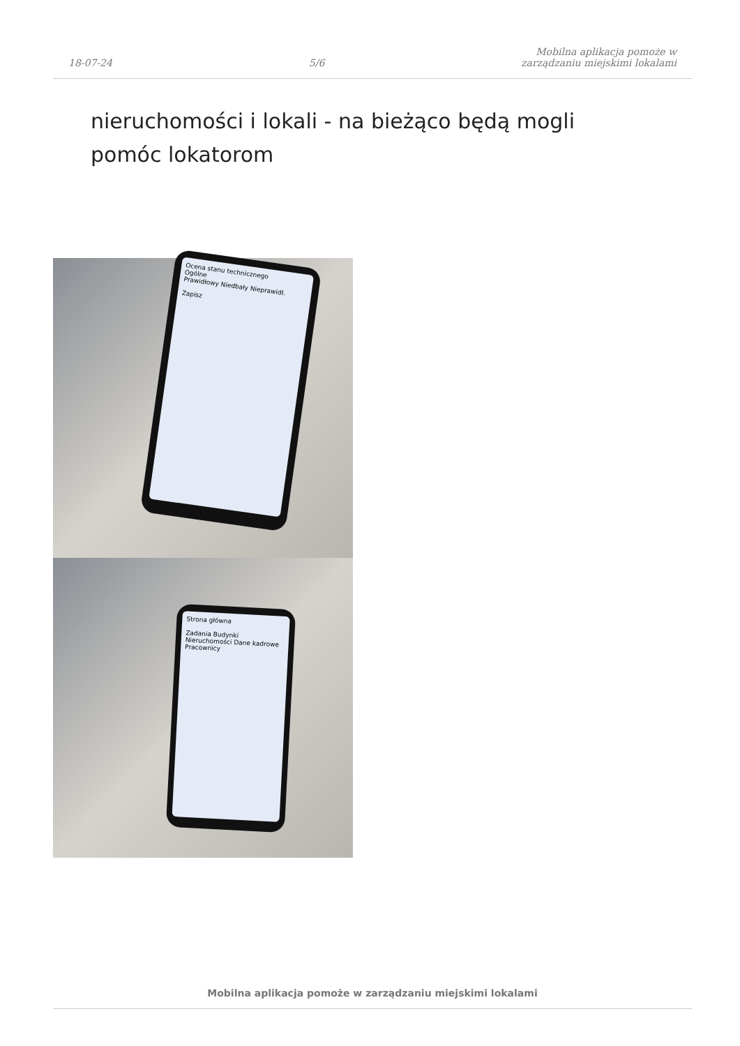18-07-24
5/6
Mobilna aplikacja pomoże w
zarządzaniu miejskimi lokalami
nieruchomości i lokali - na bieżąco będą mogli pomóc lokatorom
Ocena stanu technicznego
Ogólne
Prawidłowy Niedbały Nieprawidł.
Zapisz
Strona główna
Zadania Budynki
Nieruchomości Dane kadrowe
Pracownicy
Mobilna aplikacja pomoże w zarządzaniu miejskimi lokalami